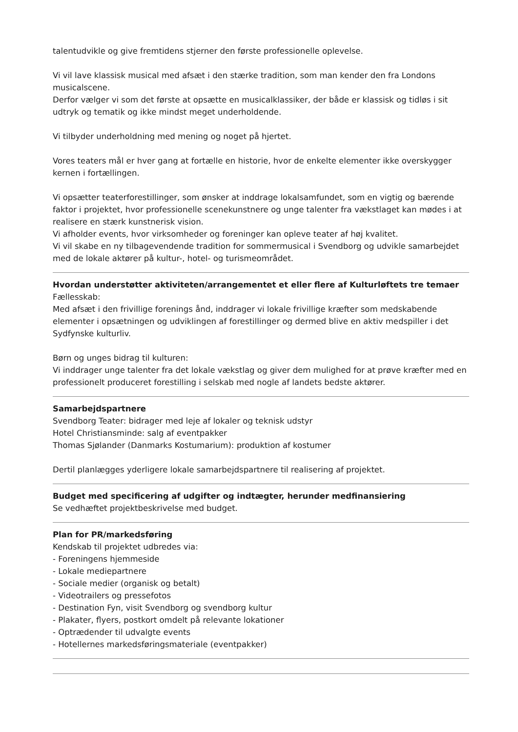talentudvikle og give fremtidens stjerner den første professionelle oplevelse.
Vi vil lave klassisk musical med afsæt i den stærke tradition, som man kender den fra Londons musicalscene.
Derfor vælger vi som det første at opsætte en musicalklassiker, der både er klassisk og tidløs i sit udtryk og tematik og ikke mindst meget underholdende.
Vi tilbyder underholdning med mening og noget på hjertet.
Vores teaters mål er hver gang at fortælle en historie, hvor de enkelte elementer ikke overskygger kernen i fortællingen.
Vi opsætter teaterforestillinger, som ønsker at inddrage lokalsamfundet, som en vigtig og bærende faktor i projektet, hvor professionelle scenekunstnere og unge talenter fra vækstlaget kan mødes i at realisere en stærk kunstnerisk vision.
Vi afholder events, hvor virksomheder og foreninger kan opleve teater af høj kvalitet.
Vi vil skabe en ny tilbagevendende tradition for sommermusical i Svendborg og udvikle samarbejdet med de lokale aktører på kultur-, hotel- og turismeområdet.
Hvordan understøtter aktiviteten/arrangementet et eller flere af Kulturløftets tre temaer
Fællesskab:
Med afsæt i den frivillige forenings ånd, inddrager vi lokale frivillige kræfter som medskabende elementer i opsætningen og udviklingen af forestillinger og dermed blive en aktiv medspiller i det Sydfynske kulturliv.
Børn og unges bidrag til kulturen:
Vi inddrager unge talenter fra det lokale vækstlag og giver dem mulighed for at prøve kræfter med en professionelt produceret forestilling i selskab med nogle af landets bedste aktører.
Samarbejdspartnere
Svendborg Teater: bidrager med leje af lokaler og teknisk udstyr
Hotel Christiansminde: salg af eventpakker
Thomas Sjølander (Danmarks Kostumarium): produktion af kostumer
Dertil planlægges yderligere lokale samarbejdspartnere til realisering af projektet.
Budget med specificering af udgifter og indtægter, herunder medfinansiering
Se vedhæftet projektbeskrivelse med budget.
Plan for PR/markedsføring
Kendskab til projektet udbredes via:
- Foreningens hjemmeside
- Lokale mediepartnere
- Sociale medier (organisk og betalt)
- Videotrailers og pressefotos
- Destination Fyn, visit Svendborg og svendborg kultur
- Plakater, flyers, postkort omdelt på relevante lokationer
- Optrædender til udvalgte events
- Hotellernes markedsføringsmateriale (eventpakker)